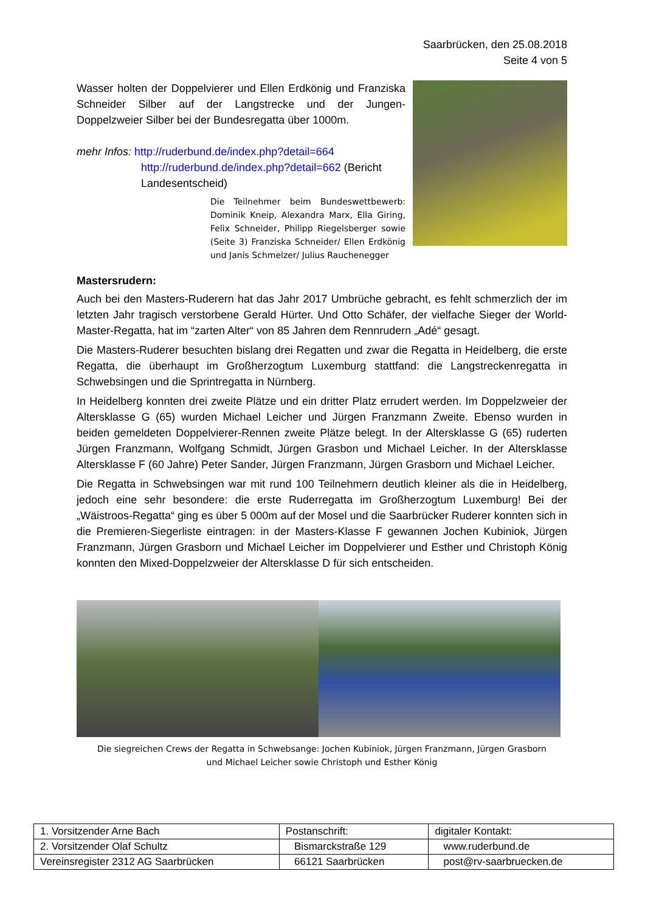Saarbrücken, den 25.08.2018
Seite 4 von 5
Wasser holten der Doppelvierer und Ellen Erdkönig und Franziska Schneider Silber auf der Langstrecke und der Jungen-Doppelzweier Silber bei der Bundesregatta über 1000m.
mehr Infos: http://ruderbund.de/index.php?detail=664
http://ruderbund.de/index.php?detail=662 (Bericht
Landesentscheid)
Die Teilnehmer beim Bundeswettbewerb: Dominik Kneip, Alexandra Marx, Ella Giring, Felix Schneider, Philipp Riegelsberger sowie (Seite 3) Franziska Schneider/ Ellen Erdkönig und Janis Schmelzer/ Julius Rauchenegger
Mastersrudern:
Auch bei den Masters-Ruderern hat das Jahr 2017 Umbrüche gebracht, es fehlt schmerzlich der im letzten Jahr tragisch verstorbene Gerald Hürter. Und Otto Schäfer, der vielfache Sieger der World-Master-Regatta, hat im “zarten Alter“ von 85 Jahren dem Rennrudern „Adé“ gesagt.
Die Masters-Ruderer besuchten bislang drei Regatten und zwar die Regatta in Heidelberg, die erste Regatta, die überhaupt im Großherzogtum Luxemburg stattfand: die Langstreckenregatta in Schwebsingen und die Sprintregatta in Nürnberg.
In Heidelberg konnten drei zweite Plätze und ein dritter Platz errudert werden. Im Doppelzweier der Altersklasse G (65) wurden Michael Leicher und Jürgen Franzmann Zweite. Ebenso wurden in beiden gemeldeten Doppelvierer-Rennen zweite Plätze belegt. In der Altersklasse G (65) ruderten Jürgen Franzmann, Wolfgang Schmidt, Jürgen Grasbon und Michael Leicher. In der Altersklasse Altersklasse F (60 Jahre) Peter Sander, Jürgen Franzmann, Jürgen Grasborn und Michael Leicher.
Die Regatta in Schwebsingen war mit rund 100 Teilnehmern deutlich kleiner als die in Heidelberg, jedoch eine sehr besondere: die erste Ruderregatta im Großherzogtum Luxemburg! Bei der „Wäistroos-Regatta“ ging es über 5 000m auf der Mosel und die Saarbrücker Ruderer konnten sich in die Premieren-Siegerliste eintragen: in der Masters-Klasse F gewannen Jochen Kubiniok, Jürgen Franzmann, Jürgen Grasborn und Michael Leicher im Doppelvierer und Esther und Christoph König konnten den Mixed-Doppelzweier der Altersklasse D für sich entscheiden.
Die siegreichen Crews der Regatta in Schwebsange: Jochen Kubiniok, Jürgen Franzmann, Jürgen Grasborn
und Michael Leicher sowie Christoph und Esther König
| 1. Vorsitzender Arne Bach | Postanschrift: | digitaler Kontakt: |
| 2. Vorsitzender Olaf Schultz | Bismarckstraße 129 | www.ruderbund.de |
| Vereinsregister 2312 AG Saarbrücken | 66121 Saarbrücken | post@rv-saarbruecken.de |